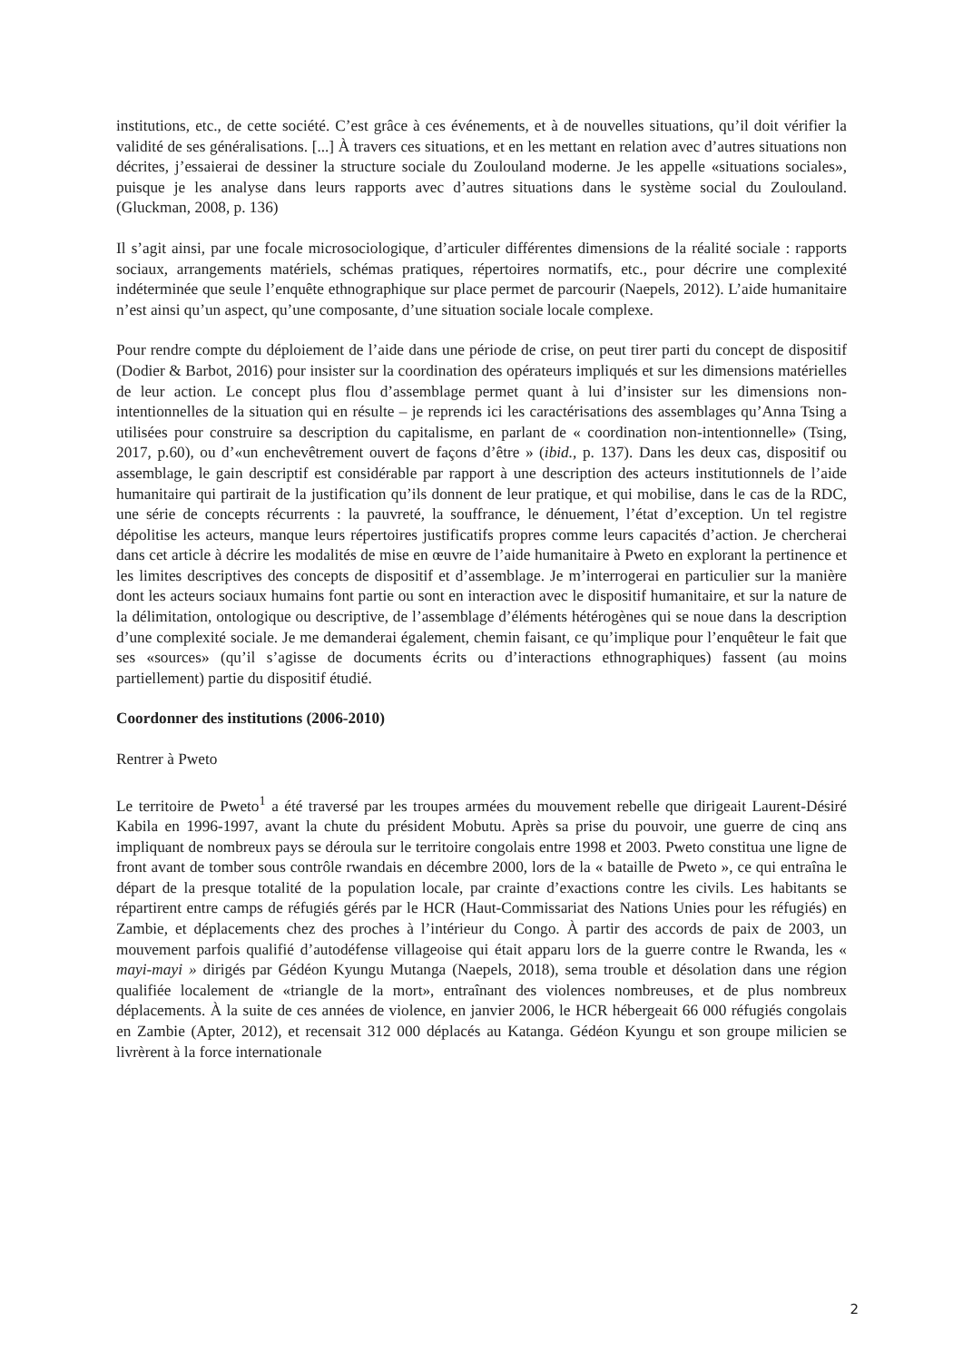institutions, etc., de cette société. C’est grâce à ces événements, et à de nouvelles situations, qu’il doit vérifier la validité de ses généralisations. [...] À travers ces situations, et en les mettant en relation avec d’autres situations non décrites, j’essaierai de dessiner la structure sociale du Zoulouland moderne. Je les appelle «situations sociales», puisque je les analyse dans leurs rapports avec d’autres situations dans le système social du Zoulouland. (Gluckman, 2008, p. 136)
Il s’agit ainsi, par une focale microsociologique, d’articuler différentes dimensions de la réalité sociale : rapports sociaux, arrangements matériels, schémas pratiques, répertoires normatifs, etc., pour décrire une complexité indéterminée que seule l’enquête ethnographique sur place permet de parcourir (Naepels, 2012). L’aide humanitaire n’est ainsi qu’un aspect, qu’une composante, d’une situation sociale locale complexe.
Pour rendre compte du déploiement de l’aide dans une période de crise, on peut tirer parti du concept de dispositif (Dodier & Barbot, 2016) pour insister sur la coordination des opérateurs impliqués et sur les dimensions matérielles de leur action. Le concept plus flou d’assemblage permet quant à lui d’insister sur les dimensions non-intentionnelles de la situation qui en résulte – je reprends ici les caractérisations des assemblages qu’Anna Tsing a utilisées pour construire sa description du capitalisme, en parlant de « coordination non-intentionnelle» (Tsing, 2017, p.60), ou d’«un enchevêtrement ouvert de façons d’être » (ibid., p. 137). Dans les deux cas, dispositif ou assemblage, le gain descriptif est considérable par rapport à une description des acteurs institutionnels de l’aide humanitaire qui partirait de la justification qu’ils donnent de leur pratique, et qui mobilise, dans le cas de la RDC, une série de concepts récurrents : la pauvreté, la souffrance, le dénuement, l’état d’exception. Un tel registre dépolitise les acteurs, manque leurs répertoires justificatifs propres comme leurs capacités d’action. Je chercherai dans cet article à décrire les modalités de mise en œuvre de l’aide humanitaire à Pweto en explorant la pertinence et les limites descriptives des concepts de dispositif et d’assemblage. Je m’interrogerai en particulier sur la manière dont les acteurs sociaux humains font partie ou sont en interaction avec le dispositif humanitaire, et sur la nature de la délimitation, ontologique ou descriptive, de l’assemblage d’éléments hétérogènes qui se noue dans la description d’une complexité sociale. Je me demanderai également, chemin faisant, ce qu’implique pour l’enquêteur le fait que ses «sources» (qu’il s’agisse de documents écrits ou d’interactions ethnographiques) fassent (au moins partiellement) partie du dispositif étudié.
Coordonner des institutions (2006-2010)
Rentrer à Pweto
Le territoire de Pweto<sup>1</sup> a été traversé par les troupes armées du mouvement rebelle que dirigeait Laurent-Désiré Kabila en 1996-1997, avant la chute du président Mobutu. Après sa prise du pouvoir, une guerre de cinq ans impliquant de nombreux pays se déroula sur le territoire congolais entre 1998 et 2003. Pweto constitua une ligne de front avant de tomber sous contrôle rwandais en décembre 2000, lors de la « bataille de Pweto », ce qui entraîna le départ de la presque totalité de la population locale, par crainte d’exactions contre les civils. Les habitants se répartirent entre camps de réfugiés gérés par le HCR (Haut-Commissariat des Nations Unies pour les réfugiés) en Zambie, et déplacements chez des proches à l’intérieur du Congo. À partir des accords de paix de 2003, un mouvement parfois qualifié d’autodéfense villageoise qui était apparu lors de la guerre contre le Rwanda, les « mayi-mayi » dirigés par Gédéon Kyungu Mutanga (Naepels, 2018), sema trouble et désolation dans une région qualifiée localement de «triangle de la mort», entraînant des violences nombreuses, et de plus nombreux déplacements. À la suite de ces années de violence, en janvier 2006, le HCR hébergeait 66 000 réfugiés congolais en Zambie (Apter, 2012), et recensait 312 000 déplacés au Katanga. Gédéon Kyungu et son groupe milicien se livrèrent à la force internationale
2